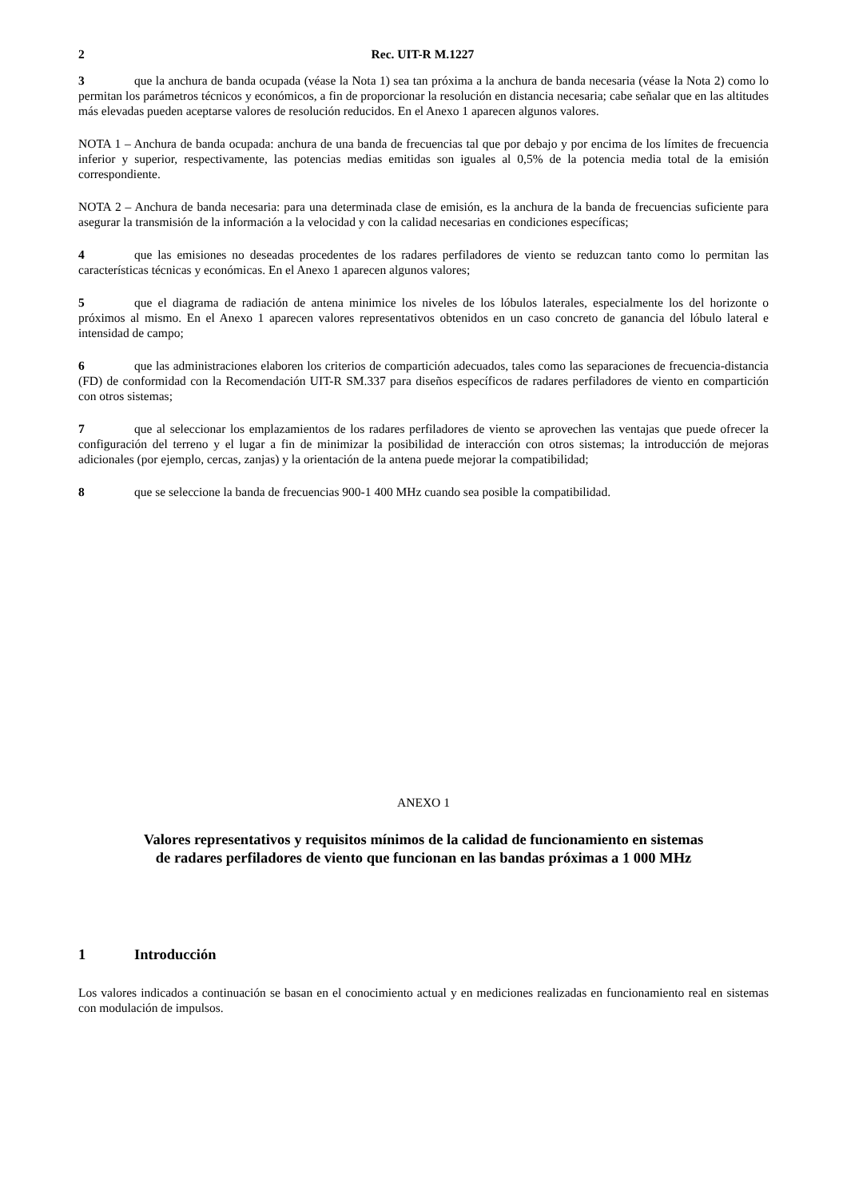2 Rec. UIT-R M.1227
3 que la anchura de banda ocupada (véase la Nota 1) sea tan próxima a la anchura de banda necesaria (véase la Nota 2) como lo permitan los parámetros técnicos y económicos, a fin de proporcionar la resolución en distancia necesaria; cabe señalar que en las altitudes más elevadas pueden aceptarse valores de resolución reducidos. En el Anexo 1 aparecen algunos valores.
NOTA 1 – Anchura de banda ocupada: anchura de una banda de frecuencias tal que por debajo y por encima de los límites de frecuencia inferior y superior, respectivamente, las potencias medias emitidas son iguales al 0,5% de la potencia media total de la emisión correspondiente.
NOTA 2 – Anchura de banda necesaria: para una determinada clase de emisión, es la anchura de la banda de frecuencias suficiente para asegurar la transmisión de la información a la velocidad y con la calidad necesarias en condiciones específicas;
4 que las emisiones no deseadas procedentes de los radares perfiladores de viento se reduzcan tanto como lo permitan las características técnicas y económicas. En el Anexo 1 aparecen algunos valores;
5 que el diagrama de radiación de antena minimice los niveles de los lóbulos laterales, especialmente los del horizonte o próximos al mismo. En el Anexo 1 aparecen valores representativos obtenidos en un caso concreto de ganancia del lóbulo lateral e intensidad de campo;
6 que las administraciones elaboren los criterios de compartición adecuados, tales como las separaciones de frecuencia-distancia (FD) de conformidad con la Recomendación UIT-R SM.337 para diseños específicos de radares perfiladores de viento en compartición con otros sistemas;
7 que al seleccionar los emplazamientos de los radares perfiladores de viento se aprovechen las ventajas que puede ofrecer la configuración del terreno y el lugar a fin de minimizar la posibilidad de interacción con otros sistemas; la introducción de mejoras adicionales (por ejemplo, cercas, zanjas) y la orientación de la antena puede mejorar la compatibilidad;
8 que se seleccione la banda de frecuencias 900-1 400 MHz cuando sea posible la compatibilidad.
ANEXO 1
Valores representativos y requisitos mínimos de la calidad de funcionamiento en sistemas
de radares perfiladores de viento que funcionan en las bandas próximas a 1 000 MHz
1 Introducción
Los valores indicados a continuación se basan en el conocimiento actual y en mediciones realizadas en funcionamiento real en sistemas con modulación de impulsos.